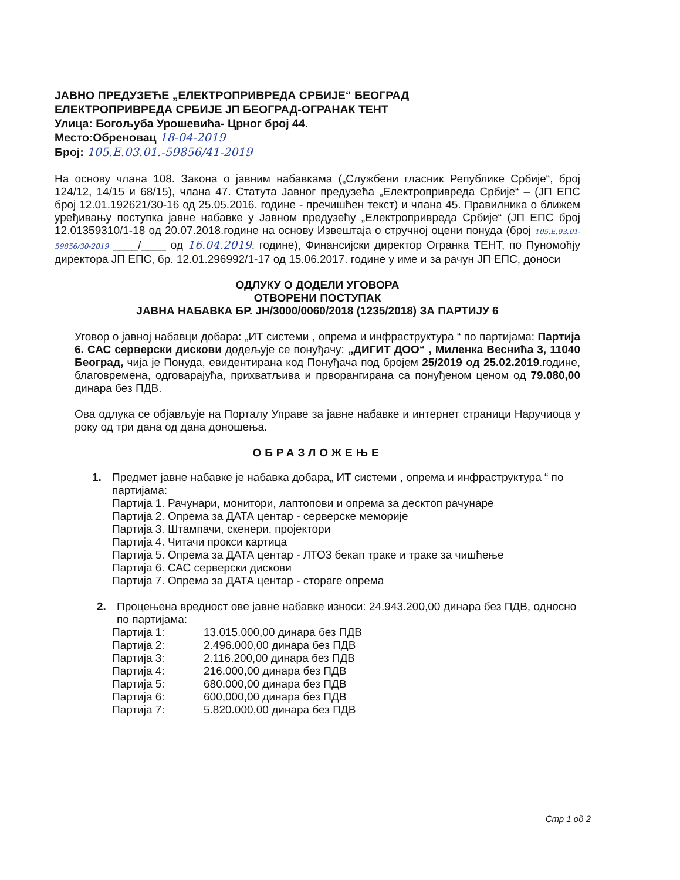ЈАВНО ПРЕДУЗЕЋЕ „ЕЛЕКТРОПРИВРЕДА СРБИЈЕ“ БЕОГРАД
ЕЛЕКТРОПРИВРЕДА СРБИЈЕ ЈП БЕОГРАД-ОГРАНАК ТЕНТ
Улица: Богољуба Урошевића- Црног број 44.
Место:Обреновац 18-04-2019
Број: 105.Е.03.01.-59856/41-2019
На основу члана 108. Закона о јавним набавкама („Службени гласник Републике Србије“, број 124/12, 14/15 и 68/15), члана 47. Статута Јавног предузећа „Електропривреда Србије“ – (ЈП ЕПС број 12.01.192621/30-16 од 25.05.2016. године - пречишћен текст) и члана 45. Правилника о ближем уређивању поступка јавне набавке у Јавном предузећу „Електропривреда Србије“ (ЈП ЕПС број 12.01359310/1-18 од 20.07.2018.године на основу Извештаја о стручној оцени понуда (број 105.Е.03.01-59856/30-2019 ____/____ од 16.04.2019. године), Финансијски директор Огранка ТЕНТ, по Пуномоћју директора ЈП ЕПС, бр. 12.01.296992/1-17 од 15.06.2017. године у име и за рачун ЈП ЕПС, доноси
ОДЛУКУ О ДОДЕЛИ УГОВОРА
ОТВОРЕНИ ПОСТУПАК
ЈАВНА НАБАВКА БР. ЈН/3000/0060/2018 (1235/2018) ЗА ПАРТИЈУ 6
Уговор о јавној набавци добара: „ИТ системи , опрема и инфраструктура “ по партијама: Партија 6. САС серверски дискови додељује се понуђачу: „ДИГИТ ДОО“ , Миленка Веснића 3, 11040 Београд, чија је Понуда, евидентирана код Понуђача под бројем 25/2019 од 25.02.2019.године, благовремена, одговарајућа, прихватљива и прворангирана са понуђеном ценом од 79.080,00 динара без ПДВ.
Ова одлука се објављује на Порталу Управе за јавне набавке и интернет страници Наручиоца у року од три дана од дана доношења.
ОБРАЗЛОЖЕЊЕ
1. Предмет јавне набавке је набавка добара„ ИТ системи , опрема и инфраструктура “ по партијама:
Партија 1. Рачунари, монитори, лаптопови и опрема за десктоп рачунаре
Партија 2. Опрема за ДАТА центар - серверске меморије
Партија 3. Штампачи, скенери, пројектори
Партија 4. Читачи прокси картица
Партија 5. Опрема за ДАТА центар - ЛТО3 бекап траке и траке за чишћење
Партија 6. САС серверски дискови
Партија 7. Опрема за ДАТА центар - стораге опрема
2. Процењена вредност ове јавне набавке износи: 24.943.200,00 динара без ПДВ, односно по партијама:
| Партија 1: | 13.015.000,00 динара без ПДВ |
| Партија 2: | 2.496.000,00 динара без ПДВ |
| Партија 3: | 2.116.200,00 динара без ПДВ |
| Партија 4: | 216.000,00 динара без ПДВ |
| Партија 5: | 680.000,00 динара без ПДВ |
| Партија 6: | 600,000,00 динара без ПДВ |
| Партија 7: | 5.820.000,00 динара без ПДВ |
Стр 1 од 2